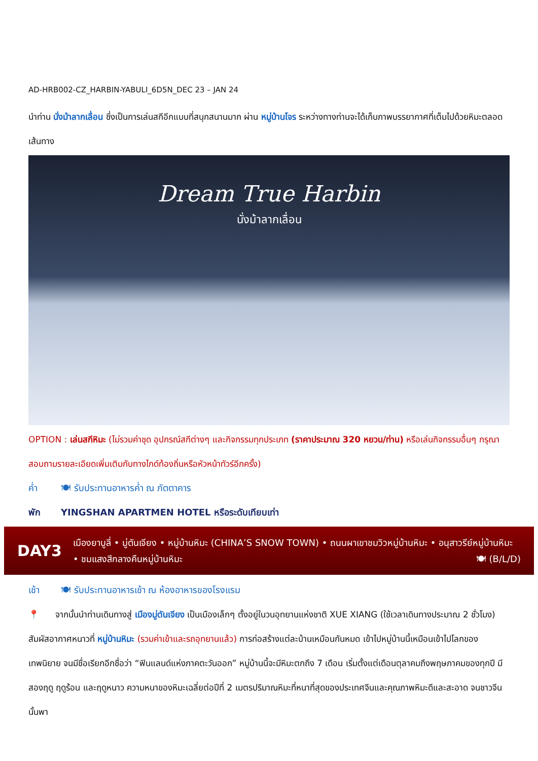AD-HRB002-CZ_HARBIN-YABULI_6D5N_DEC 23 – JAN 24
นำท่าน นั่งม้าลากเลื่อน ซึ่งเป็นการเล่นสกีอีกแบบที่สนุกสนานมาก ผ่าน หมู่บ้านโจร ระหว่างทางท่านจะได้เก็บภาพบรรยากาศที่เต็มไปด้วยหิมะตลอดเส้นทาง
Dream True Harbin
นั่งม้าลากเลื่อน
OPTION : เล่นสกีหิมะ (ไม่รวมค่าชุด อุปกรณ์สกีต่างๆ และกิจกรรมทุกประเภท (ราคาประมาณ 320 หยวน/ท่าน) หรือเล่นกิจกรรมอื่นๆ กรุณาสอบถามรายละเอียดเพิ่มเติมกับทางไกด์ท้องถิ่นหรือหัวหน้าทัวร์อีกครั้ง)
ค่ำ 🍽 รับประทานอาหารค่ำ ณ ภัตตาคาร
พัก YINGSHAN APARTMEN HOTEL หรือระดับเทียบเท่า
DAY3
เมืองยาบูลี่ • มู่ตันเจียง • หมู่บ้านหิมะ (CHINA’S SNOW TOWN) • ถนนผาเขาชมวิวหมู่บ้านหิมะ • อนุสาวรีย์หมู่บ้านหิมะ • ชมแสงสีกลางคืนหมู่บ้านหิมะ 🍽 (B/L/D)
เช้า 🍽 รับประทานอาหารเช้า ณ ห้องอาหารของโรงแรม
📍 จากนั้นนำท่านเดินทางสู่ เมืองมู่ตันเจียง เป็นเมืองเล็กๆ ตั้งอยู่ในวนอุทยานแห่งชาติ XUE XIANG (ใช้เวลาเดินทางประมาณ 2 ชั่วโมง) สัมผัสอากาศหนาวที่ หมู่บ้านหิมะ (รวมค่าเข้าและรถอุทยานแล้ว) การก่อสร้างแต่ละบ้านเหมือนกันหมด เข้าไปหมู่บ้านนี้เหมือนเข้าไปโลกของเทพนิยาย จนมีชื่อเรียกอีกชื่อว่า “ฟินแลนด์แห่งภาคตะวันออก” หมู่บ้านนี้จะมีหิมะตกถึง 7 เดือน เริ่มตั้งแต่เดือนตุลาคมถึงพฤษภาคมของทุกปี มีสองฤดู ฤดูร้อน และฤดูหนาว ความหนาของหิมะเฉลี่ยต่อปีที่ 2 เมตรปริมาณหิมะที่หนาที่สุดของประเทศจีนและคุณภาพหิมะดีและสะอาด จนชาวจีนนั้นพา